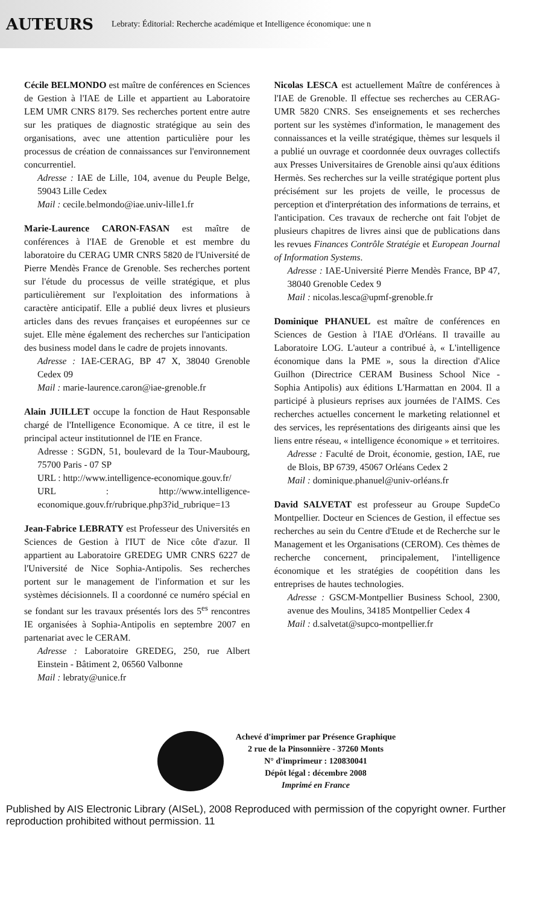AUTEURS Lebraty: Éditorial: Recherche académique et Intelligence économique: une n
Cécile BELMONDO est maître de conférences en Sciences de Gestion à l'IAE de Lille et appartient au Laboratoire LEM UMR CNRS 8179. Ses recherches portent entre autre sur les pratiques de diagnostic stratégique au sein des organisations, avec une attention particulière pour les processus de création de connaissances sur l'environnement concurrentiel.
Adresse : IAE de Lille, 104, avenue du Peuple Belge, 59043 Lille Cedex
Mail : cecile.belmondo@iae.univ-lille1.fr
Marie-Laurence CARON-FASAN est maître de conférences à l'IAE de Grenoble et est membre du laboratoire du CERAG UMR CNRS 5820 de l'Université de Pierre Mendès France de Grenoble. Ses recherches portent sur l'étude du processus de veille stratégique, et plus particulièrement sur l'exploitation des informations à caractère anticipatif. Elle a publié deux livres et plusieurs articles dans des revues françaises et européennes sur ce sujet. Elle mène également des recherches sur l'anticipation des business model dans le cadre de projets innovants.
Adresse : IAE-CERAG, BP 47 X, 38040 Grenoble Cedex 09
Mail : marie-laurence.caron@iae-grenoble.fr
Alain JUILLET occupe la fonction de Haut Responsable chargé de l'Intelligence Economique. A ce titre, il est le principal acteur institutionnel de l'IE en France.
Adresse : SGDN, 51, boulevard de la Tour-Maubourg, 75700 Paris - 07 SP
URL : http://www.intelligence-economique.gouv.fr/
URL : http://www.intelligence-economique.gouv.fr/rubrique.php3?id_rubrique=13
Jean-Fabrice LEBRATY est Professeur des Universités en Sciences de Gestion à l'IUT de Nice côte d'azur. Il appartient au Laboratoire GREDEG UMR CNRS 6227 de l'Université de Nice Sophia-Antipolis. Ses recherches portent sur le management de l'information et sur les systèmes décisionnels. Il a coordonné ce numéro spécial en se fondant sur les travaux présentés lors des 5<sup>es</sup> rencontres IE organisées à Sophia-Antipolis en septembre 2007 en partenariat avec le CERAM.
Adresse : Laboratoire GREDEG, 250, rue Albert Einstein - Bâtiment 2, 06560 Valbonne
Mail : lebraty@unice.fr
Nicolas LESCA est actuellement Maître de conférences à l'IAE de Grenoble. Il effectue ses recherches au CERAG-UMR 5820 CNRS. Ses enseignements et ses recherches portent sur les systèmes d'information, le management des connaissances et la veille stratégique, thèmes sur lesquels il a publié un ouvrage et coordonnée deux ouvrages collectifs aux Presses Universitaires de Grenoble ainsi qu'aux éditions Hermès. Ses recherches sur la veille stratégique portent plus précisément sur les projets de veille, le processus de perception et d'interprétation des informations de terrains, et l'anticipation. Ces travaux de recherche ont fait l'objet de plusieurs chapitres de livres ainsi que de publications dans les revues Finances Contrôle Stratégie et European Journal of Information Systems.
Adresse : IAE-Université Pierre Mendès France, BP 47, 38040 Grenoble Cedex 9
Mail : nicolas.lesca@upmf-grenoble.fr
Dominique PHANUEL est maître de conférences en Sciences de Gestion à l'IAE d'Orléans. Il travaille au Laboratoire LOG. L'auteur a contribué à, « L'intelligence économique dans la PME », sous la direction d'Alice Guilhon (Directrice CERAM Business School Nice - Sophia Antipolis) aux éditions L'Harmattan en 2004. Il a participé à plusieurs reprises aux journées de l'AIMS. Ces recherches actuelles concernent le marketing relationnel et des services, les représentations des dirigeants ainsi que les liens entre réseau, « intelligence économique » et territoires.
Adresse : Faculté de Droit, économie, gestion, IAE, rue de Blois, BP 6739, 45067 Orléans Cedex 2
Mail : dominique.phanuel@univ-orléans.fr
David SALVETAT est professeur au Groupe SupdeCo Montpellier. Docteur en Sciences de Gestion, il effectue ses recherches au sein du Centre d'Etude et de Recherche sur le Management et les Organisations (CEROM). Ces thèmes de recherche concernent, principalement, l'intelligence économique et les stratégies de coopétition dans les entreprises de hautes technologies.
Adresse : GSCM-Montpellier Business School, 2300, avenue des Moulins, 34185 Montpellier Cedex 4
Mail : d.salvetat@supco-montpellier.fr
Achevé d'imprimer par Présence Graphique
2 rue de la Pinsonnière - 37260 Monts
N° d'imprimeur : 120830041
Dépôt légal : décembre 2008
Imprimé en France
Published by AIS Electronic Library (AISeL), 2008 Reproduced with permission of the copyright owner. Further reproduction prohibited without permission. 11